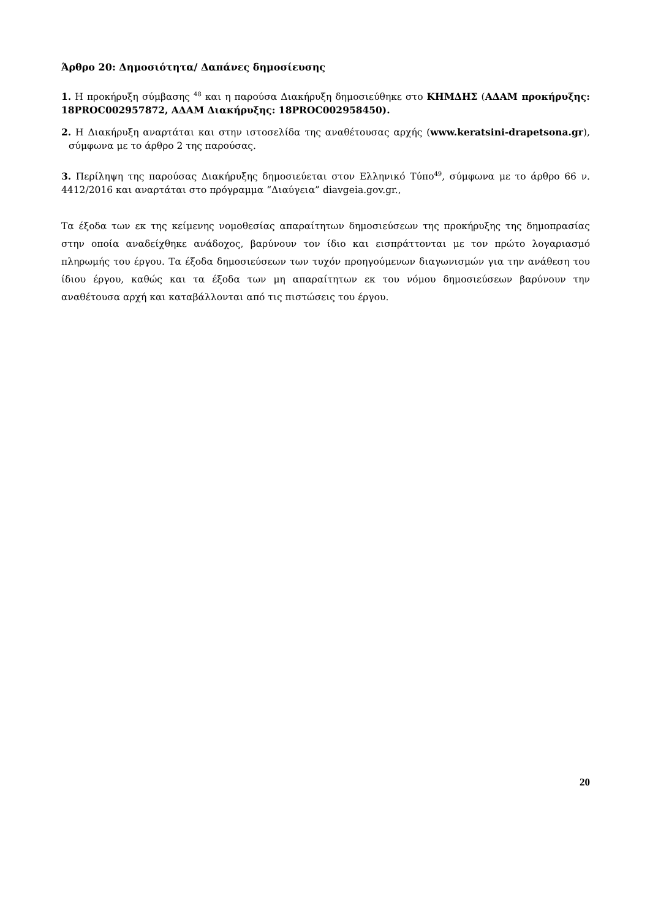Άρθρο 20: Δημοσιότητα/ Δαπάνες δημοσίευσης
1. Η προκήρυξη σύμβασης <sup>48</sup> και η παρούσα Διακήρυξη δημοσιεύθηκε στο ΚΗΜΔΗΣ (ΑΔΑΜ προκήρυξης: 18PROC002957872, ΑΔΑΜ Διακήρυξης: 18PROC002958450).
2. Η Διακήρυξη αναρτάται και στην ιστοσελίδα της αναθέτουσας αρχής (www.keratsini-drapetsona.gr), σύμφωνα με το άρθρο 2 της παρούσας.
3. Περίληψη της παρούσας Διακήρυξης δημοσιεύεται στον Ελληνικό Τύπο<sup>49</sup>, σύμφωνα με το άρθρο 66 ν. 4412/2016 και αναρτάται στο πρόγραμμα “Διαύγεια” diavgeia.gov.gr.,
Τα έξοδα των εκ της κείμενης νομοθεσίας απαραίτητων δημοσιεύσεων της προκήρυξης της δημοπρασίας στην οποία αναδείχθηκε ανάδοχος, βαρύνουν τον ίδιο και εισπράττονται με τον πρώτο λογαριασμό πληρωμής του έργου. Τα έξοδα δημοσιεύσεων των τυχόν προηγούμενων διαγωνισμών για την ανάθεση του ίδιου έργου, καθώς και τα έξοδα των μη απαραίτητων εκ του νόμου δημοσιεύσεων βαρύνουν την αναθέτουσα αρχή και καταβάλλονται από τις πιστώσεις του έργου.
20